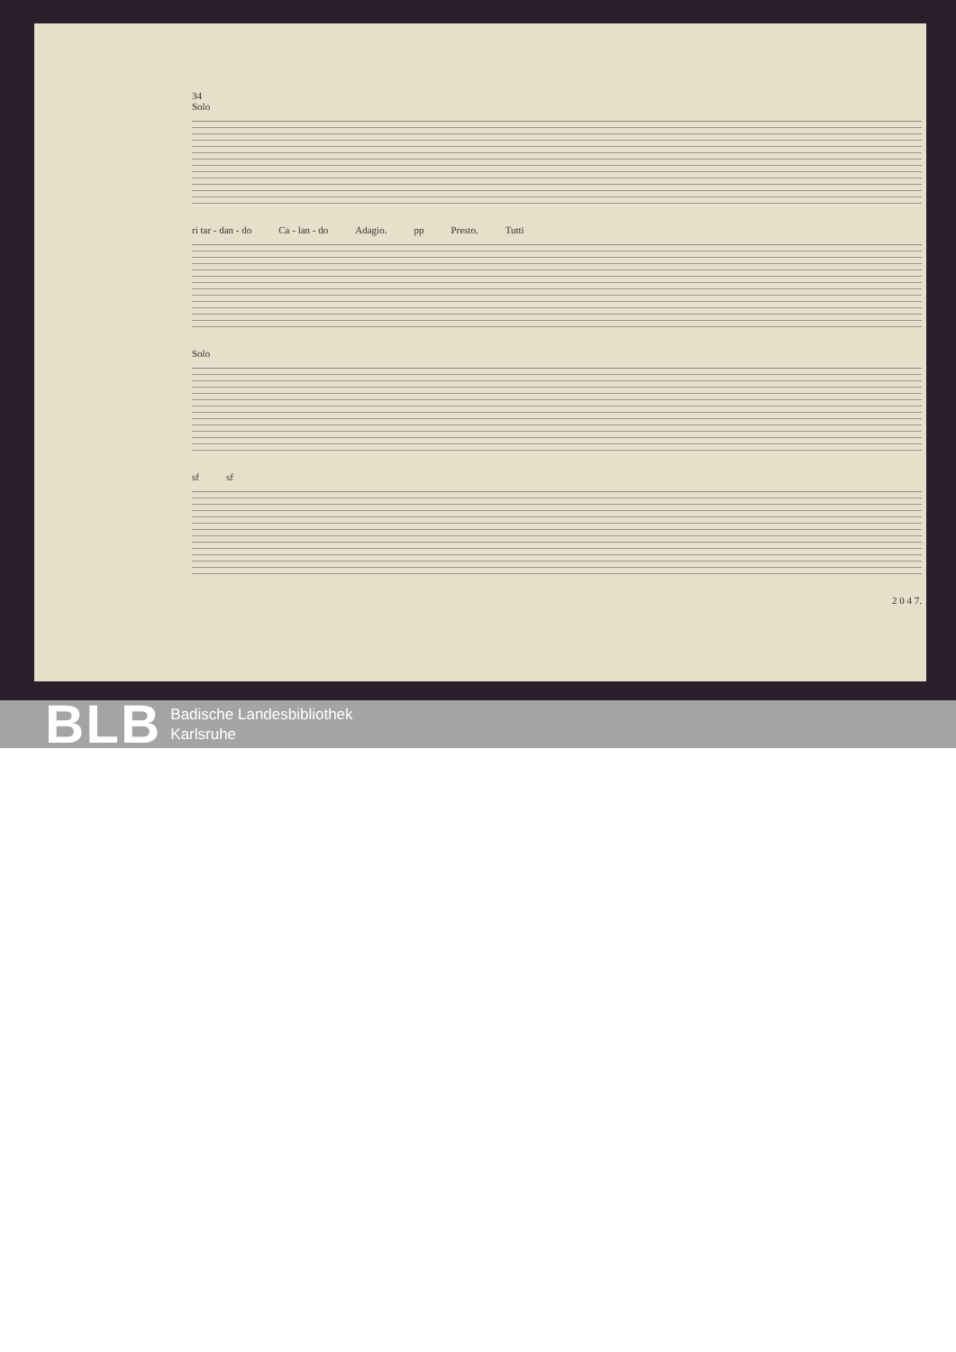34
Solo
ri tar - dan - do Ca - lan - do Adagio. pp Presto. Tutti
Solo
sf sf
2 0 4 7.
BLB
Badische Landesbibliothek
Karlsruhe